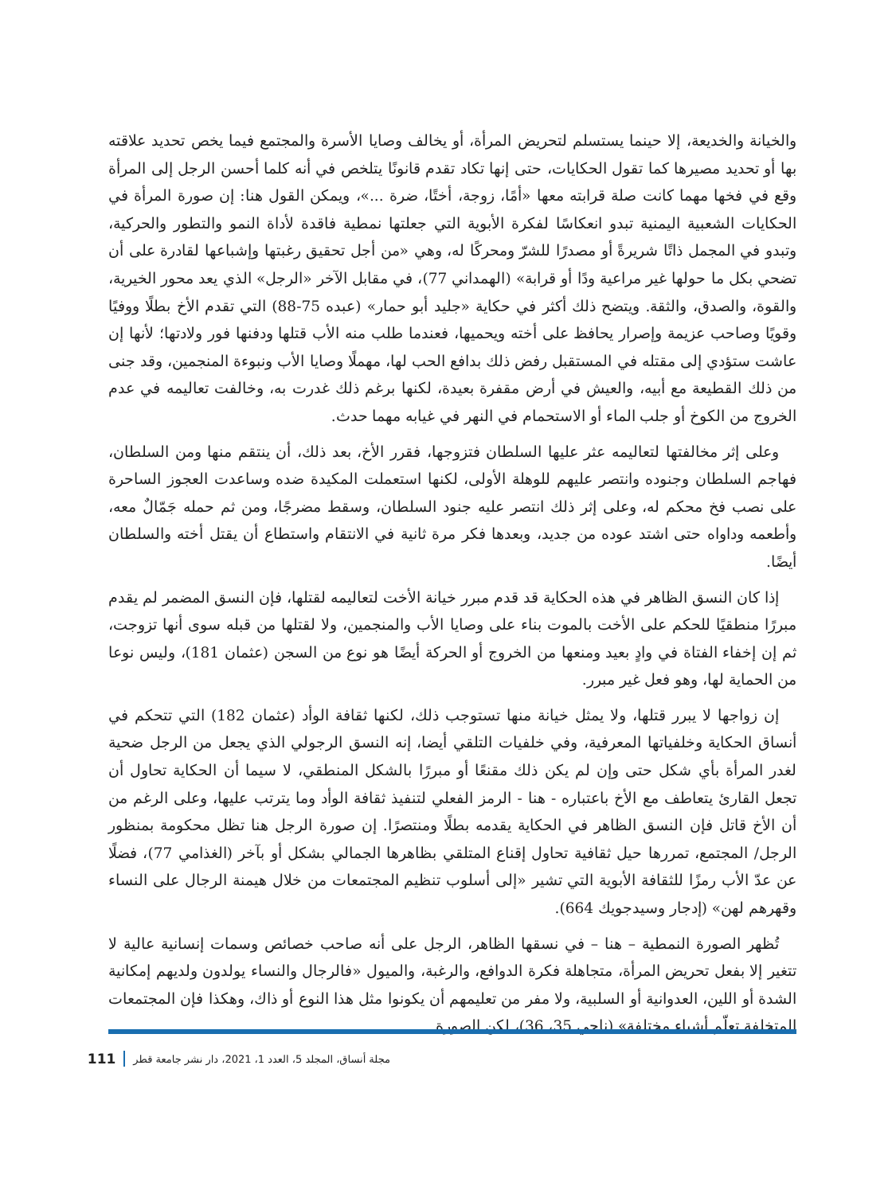والخيانة والخديعة، إلا حينما يستسلم لتحريض المرأة، أو يخالف وصايا الأسرة والمجتمع فيما يخص تحديد علاقته بها أو تحديد مصيرها كما تقول الحكايات، حتى إنها تكاد تقدم قانونًا يتلخص في أنه كلما أحسن الرجل إلى المرأة وقع في فخها مهما كانت صلة قرابته معها «أمًا، زوجة، أختًا، ضرة ...»، ويمكن القول هنا: إن صورة المرأة في الحكايات الشعبية اليمنية تبدو انعكاسًا لفكرة الأبوية التي جعلتها نمطية فاقدة لأداة النمو والتطور والحركية، وتبدو في المجمل ذاتًا شريرةً أو مصدرًا للشرّ ومحركًا له، وهي «من أجل تحقيق رغبتها وإشباعها لقادرة على أن تضحي بكل ما حولها غير مراعية ودًا أو قرابة» (الهمداني 77)، في مقابل الآخر «الرجل» الذي يعد محور الخيرية، والقوة، والصدق، والثقة. ويتضح ذلك أكثر في حكاية «جليد أبو حمار» (عبده 75-88) التي تقدم الأخ بطلًا ووفيًا وقويًا وصاحب عزيمة وإصرار يحافظ على أخته ويحميها، فعندما طلب منه الأب قتلها ودفنها فور ولادتها؛ لأنها إن عاشت ستؤدي إلى مقتله في المستقبل رفض ذلك بدافع الحب لها، مهملًا وصايا الأب ونبوءة المنجمين، وقد جنى من ذلك القطيعة مع أبيه، والعيش في أرض مقفرة بعيدة، لكنها برغم ذلك غدرت به، وخالفت تعاليمه في عدم الخروج من الكوخ أو جلب الماء أو الاستحمام في النهر في غيابه مهما حدث.
وعلى إثر مخالفتها لتعاليمه عثر عليها السلطان فتزوجها، فقرر الأخ، بعد ذلك، أن ينتقم منها ومن السلطان، فهاجم السلطان وجنوده وانتصر عليهم للوهلة الأولى، لكنها استعملت المكيدة ضده وساعدت العجوز الساحرة على نصب فخ محكم له، وعلى إثر ذلك انتصر عليه جنود السلطان، وسقط مضرجًا، ومن ثم حمله جَمّالٌ معه، وأطعمه وداواه حتى اشتد عوده من جديد، وبعدها فكر مرة ثانية في الانتقام واستطاع أن يقتل أخته والسلطان أيضًا.
إذا كان النسق الظاهر في هذه الحكاية قد قدم مبرر خيانة الأخت لتعاليمه لقتلها، فإن النسق المضمر لم يقدم مبررًا منطقيًا للحكم على الأخت بالموت بناء على وصايا الأب والمنجمين، ولا لقتلها من قبله سوى أنها تزوجت، ثم إن إخفاء الفتاة في وادٍ بعيد ومنعها من الخروج أو الحركة أيضًا هو نوع من السجن (عثمان 181)، وليس نوعا من الحماية لها، وهو فعل غير مبرر.
إن زواجها لا يبرر قتلها، ولا يمثل خيانة منها تستوجب ذلك، لكنها ثقافة الوأد (عثمان 182) التي تتحكم في أنساق الحكاية وخلفياتها المعرفية، وفي خلفيات التلقي أيضا، إنه النسق الرجولي الذي يجعل من الرجل ضحية لغدر المرأة بأي شكل حتى وإن لم يكن ذلك مقنعًا أو مبررًا بالشكل المنطقي، لا سيما أن الحكاية تحاول أن تجعل القارئ يتعاطف مع الأخ باعتباره - هنا - الرمز الفعلي لتنفيذ ثقافة الوأد وما يترتب عليها، وعلى الرغم من أن الأخ قاتل فإن النسق الظاهر في الحكاية يقدمه بطلًا ومنتصرًا. إن صورة الرجل هنا تظل محكومة بمنظور الرجل/ المجتمع، تمررها حيل ثقافية تحاول إقناع المتلقي بظاهرها الجمالي بشكل أو بآخر (الغذامي 77)، فضلًا عن عدّ الأب رمزًا للثقافة الأبوية التي تشير «إلى أسلوب تنظيم المجتمعات من خلال هيمنة الرجال على النساء وقهرهم لهن» (إدجار وسيدجويك 664).
تُظهر الصورة النمطية – هنا – في نسقها الظاهر، الرجل على أنه صاحب خصائص وسمات إنسانية عالية لا تتغير إلا بفعل تحريض المرأة، متجاهلة فكرة الدوافع، والرغبة، والميول «فالرجال والنساء يولدون ولديهم إمكانية الشدة أو اللين، العدوانية أو السلبية، ولا مفر من تعليمهم أن يكونوا مثل هذا النوع أو ذاك، وهكذا فإن المجتمعات المتخلفة تعلّم أشياء مختلفة» (ناجي 35، 36)، لكن الصورة
مجلة أنساق، المجلد 5، العدد 1، 2021، دار نشر جامعة قطر 111